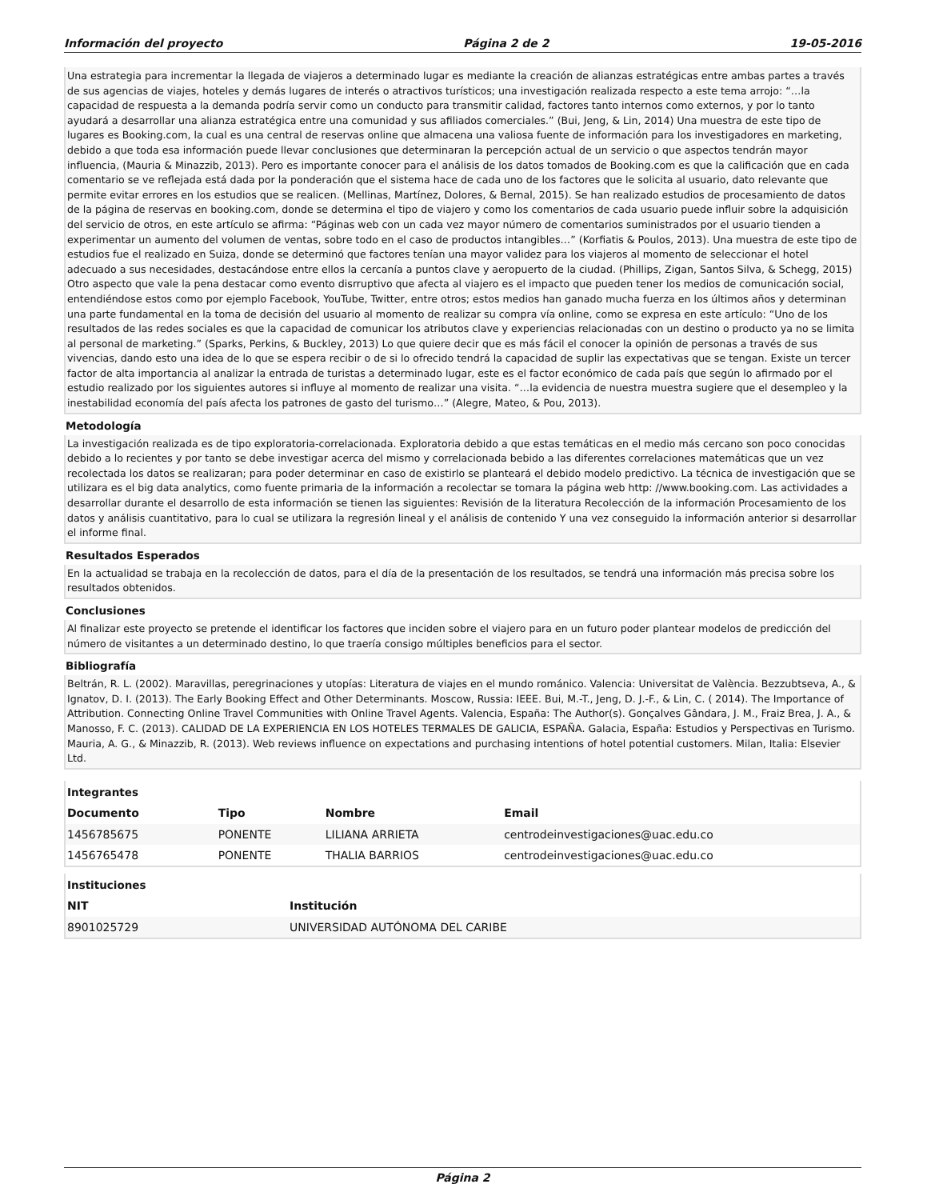Información del proyecto Página 2 de 2 19-05-2016
Una estrategia para incrementar la llegada de viajeros a determinado lugar es mediante la creación de alianzas estratégicas entre ambas partes a través de sus agencias de viajes, hoteles y demás lugares de interés o atractivos turísticos; una investigación realizada respecto a este tema arrojo: “…la capacidad de respuesta a la demanda podría servir como un conducto para transmitir calidad, factores tanto internos como externos, y por lo tanto ayudará a desarrollar una alianza estratégica entre una comunidad y sus afiliados comerciales.” (Bui, Jeng, & Lin, 2014) Una muestra de este tipo de lugares es Booking.com, la cual es una central de reservas online que almacena una valiosa fuente de información para los investigadores en marketing, debido a que toda esa información puede llevar conclusiones que determinaran la percepción actual de un servicio o que aspectos tendrán mayor influencia, (Mauria & Minazzib, 2013). Pero es importante conocer para el análisis de los datos tomados de Booking.com es que la calificación que en cada comentario se ve reflejada está dada por la ponderación que el sistema hace de cada uno de los factores que le solicita al usuario, dato relevante que permite evitar errores en los estudios que se realicen. (Mellinas, Martínez, Dolores, & Bernal, 2015). Se han realizado estudios de procesamiento de datos de la página de reservas en booking.com, donde se determina el tipo de viajero y como los comentarios de cada usuario puede influir sobre la adquisición del servicio de otros, en este artículo se afirma: “Páginas web con un cada vez mayor número de comentarios suministrados por el usuario tienden a experimentar un aumento del volumen de ventas, sobre todo en el caso de productos intangibles…” (Korfiatis & Poulos, 2013). Una muestra de este tipo de estudios fue el realizado en Suiza, donde se determinó que factores tenían una mayor validez para los viajeros al momento de seleccionar el hotel adecuado a sus necesidades, destacándose entre ellos la cercanía a puntos clave y aeropuerto de la ciudad. (Phillips, Zigan, Santos Silva, & Schegg, 2015) Otro aspecto que vale la pena destacar como evento disrruptivo que afecta al viajero es el impacto que pueden tener los medios de comunicación social, entendiéndose estos como por ejemplo Facebook, YouTube, Twitter, entre otros; estos medios han ganado mucha fuerza en los últimos años y determinan una parte fundamental en la toma de decisión del usuario al momento de realizar su compra vía online, como se expresa en este artículo: “Uno de los resultados de las redes sociales es que la capacidad de comunicar los atributos clave y experiencias relacionadas con un destino o producto ya no se limita al personal de marketing.” (Sparks, Perkins, & Buckley, 2013) Lo que quiere decir que es más fácil el conocer la opinión de personas a través de sus vivencias, dando esto una idea de lo que se espera recibir o de si lo ofrecido tendrá la capacidad de suplir las expectativas que se tengan. Existe un tercer factor de alta importancia al analizar la entrada de turistas a determinado lugar, este es el factor económico de cada país que según lo afirmado por el estudio realizado por los siguientes autores si influye al momento de realizar una visita. “…la evidencia de nuestra muestra sugiere que el desempleo y la inestabilidad economía del país afecta los patrones de gasto del turismo…” (Alegre, Mateo, & Pou, 2013).
Metodología
La investigación realizada es de tipo exploratoria-correlacionada. Exploratoria debido a que estas temáticas en el medio más cercano son poco conocidas debido a lo recientes y por tanto se debe investigar acerca del mismo y correlacionada bebido a las diferentes correlaciones matemáticas que un vez recolectada los datos se realizaran; para poder determinar en caso de existirlo se planteará el debido modelo predictivo. La técnica de investigación que se utilizara es el big data analytics, como fuente primaria de la información a recolectar se tomara la página web http: //www.booking.com. Las actividades a desarrollar durante el desarrollo de esta información se tienen las siguientes: Revisión de la literatura Recolección de la información Procesamiento de los datos y análisis cuantitativo, para lo cual se utilizara la regresión lineal y el análisis de contenido Y una vez conseguido la información anterior si desarrollar el informe final.
Resultados Esperados
En la actualidad se trabaja en la recolección de datos, para el día de la presentación de los resultados, se tendrá una información más precisa sobre los resultados obtenidos.
Conclusiones
Al finalizar este proyecto se pretende el identificar los factores que inciden sobre el viajero para en un futuro poder plantear modelos de predicción del número de visitantes a un determinado destino, lo que traería consigo múltiples beneficios para el sector.
Bibliografía
Beltrán, R. L. (2002). Maravillas, peregrinaciones y utopías: Literatura de viajes en el mundo románico. Valencia: Universitat de València. Bezzubtseva, A., & Ignatov, D. I. (2013). The Early Booking Effect and Other Determinants. Moscow, Russia: IEEE. Bui, M.-T., Jeng, D. J.-F., & Lin, C. ( 2014). The Importance of Attribution. Connecting Online Travel Communities with Online Travel Agents. Valencia, España: The Author(s). Gonçalves Gândara, J. M., Fraiz Brea, J. A., & Manosso, F. C. (2013). CALIDAD DE LA EXPERIENCIA EN LOS HOTELES TERMALES DE GALICIA, ESPAÑA. Galacia, España: Estudios y Perspectivas en Turismo. Mauria, A. G., & Minazzib, R. (2013). Web reviews influence on expectations and purchasing intentions of hotel potential customers. Milan, Italia: Elsevier Ltd.
Integrantes
| Documento | Tipo | Nombre | Email |
| --- | --- | --- | --- |
| 1456785675 | PONENTE | LILIANA ARRIETA | centrodeinvestigaciones@uac.edu.co |
| 1456765478 | PONENTE | THALIA BARRIOS | centrodeinvestigaciones@uac.edu.co |
Instituciones
| NIT | Institución |
| --- | --- |
| 8901025729 | UNIVERSIDAD AUTÓNOMA DEL CARIBE |
Página 2